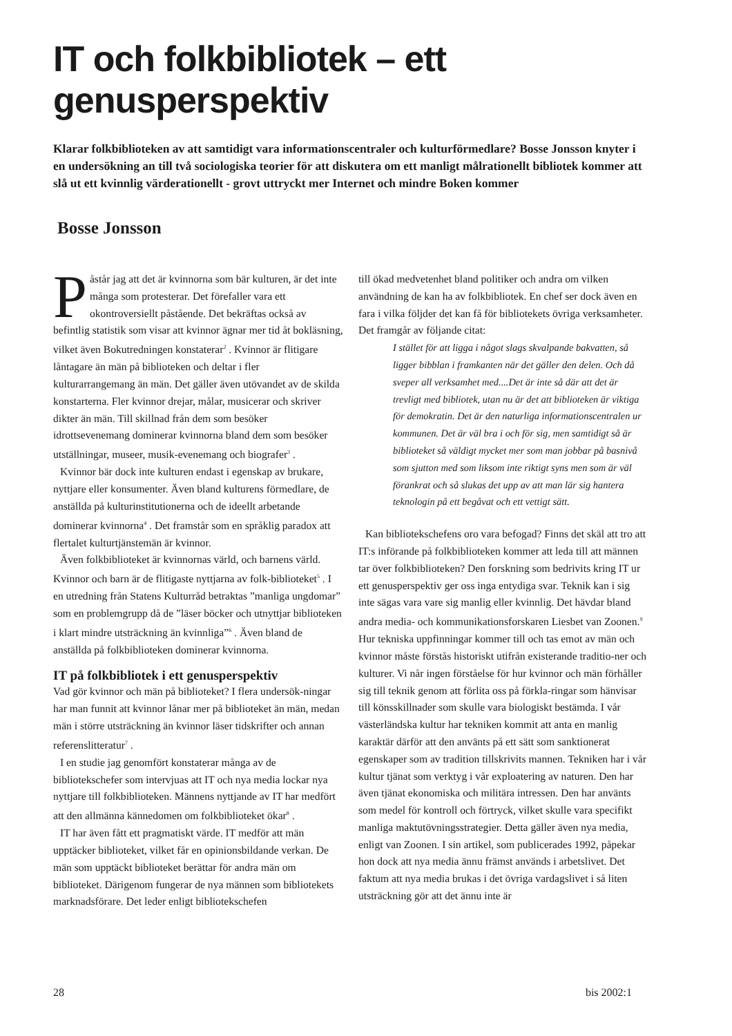IT och folkbibliotek – ett genusperspektiv
Klarar folkbiblioteken av att samtidigt vara informationscentraler och kulturförmedlare? Bosse Jonsson knyter i en undersökning an till två sociologiska teorier för att diskutera om ett manligt målrationellt bibliotek kommer att slå ut ett kvinnlig värderationellt - grovt uttryckt mer Internet och mindre Boken kommer
Bosse Jonsson
Påstår jag att det är kvinnorna som bär kulturen, är det inte många som protesterar. Det förefaller vara ett okontroversiellt påstående. Det bekräftas också av befintlig statistik som visar att kvinnor ägnar mer tid åt bokläsning, vilket även Bokutredningen konstaterar<sup>2</sup> . Kvinnor är flitigare låntagare än män på biblioteken och deltar i fler kulturarrangemang än män. Det gäller även utövandet av de skilda konstarterna. Fler kvinnor drejar, målar, musicerar och skriver dikter än män. Till skillnad från dem som besöker idrottsevenemang dominerar kvinnorna bland dem som besöker utställningar, museer, musik-evenemang och biografer<sup>3</sup> .
Kvinnor bär dock inte kulturen endast i egenskap av brukare, nyttjare eller konsumenter. Även bland kulturens förmedlare, de anställda på kulturinstitutionerna och de ideellt arbetande dominerar kvinnorna<sup>4</sup> . Det framstår som en språklig paradox att flertalet kulturtjänstemän är kvinnor.
Även folkbiblioteket är kvinnornas värld, och barnens värld. Kvinnor och barn är de flitigaste nyttjarna av folk-biblioteket<sup>5</sup> . I en utredning från Statens Kulturråd betraktas ”manliga ungdomar” som en problemgrupp då de ”läser böcker och utnyttjar biblioteken i klart mindre utsträckning än kvinnliga”<sup>6</sup> . Även bland de anställda på folkbiblioteken dominerar kvinnorna.
IT på folkbibliotek i ett genusperspektiv
Vad gör kvinnor och män på biblioteket? I flera undersök-ningar har man funnit att kvinnor lånar mer på biblioteket än män, medan män i större utsträckning än kvinnor läser tidskrifter och annan referenslitteratur<sup>7</sup> .
I en studie jag genomfört konstaterar många av de bibliotekschefer som intervjuas att IT och nya media lockar nya nyttjare till folkbiblioteken. Männens nyttjande av IT har medfört att den allmänna kännedomen om folkbiblioteket ökar<sup>8</sup> .
IT har även fått ett pragmatiskt värde. IT medför att män upptäcker biblioteket, vilket får en opinionsbildande verkan. De män som upptäckt biblioteket berättar för andra män om biblioteket. Därigenom fungerar de nya männen som bibliotekets marknadsförare. Det leder enligt bibliotekschefen
till ökad medvetenhet bland politiker och andra om vilken användning de kan ha av folkbibliotek. En chef ser dock även en fara i vilka följder det kan få för bibliotekets övriga verksamheter. Det framgår av följande citat:
I stället för att ligga i något slags skvalpande bakvatten, så ligger bibblan i framkanten när det gäller den delen. Och då sveper all verksamhet med....Det är inte så där att det är trevligt med bibliotek, utan nu är det att biblioteken är viktiga för demokratin. Det är den naturliga informationscentralen ur kommunen. Det är väl bra i och för sig, men samtidigt så är biblioteket så väldigt mycket mer som man jobbar på basnivå som sjutton med som liksom inte riktigt syns men som är väl förankrat och så slukas det upp av att man lär sig hantera teknologin på ett begåvat och ett vettigt sätt.
Kan bibliotekschefens oro vara befogad? Finns det skäl att tro att IT:s införande på folkbiblioteken kommer att leda till att männen tar över folkbiblioteken? Den forskning som bedrivits kring IT ur ett genusperspektiv ger oss inga entydiga svar. Teknik kan i sig inte sägas vara vare sig manlig eller kvinnlig. Det hävdar bland andra media- och kommunikationsforskaren Liesbet van Zoonen.<sup>9</sup> Hur tekniska uppfinningar kommer till och tas emot av män och kvinnor måste förstås historiskt utifrån existerande traditio-ner och kulturer. Vi når ingen förståelse för hur kvinnor och män förhåller sig till teknik genom att förlita oss på förkla-ringar som hänvisar till könsskillnader som skulle vara biologiskt bestämda. I vår västerländska kultur har tekniken kommit att anta en manlig karaktär därför att den använts på ett sätt som sanktionerat egenskaper som av tradition tillskrivits mannen. Tekniken har i vår kultur tjänat som verktyg i vår exploatering av naturen. Den har även tjänat ekonomiska och militära intressen. Den har använts som medel för kontroll och förtryck, vilket skulle vara specifikt manliga maktutövningsstrategier. Detta gäller även nya media, enligt van Zoonen. I sin artikel, som publicerades 1992, påpekar hon dock att nya media ännu främst används i arbetslivet. Det faktum att nya media brukas i det övriga vardagslivet i så liten utsträckning gör att det ännu inte är
28 bis 2002:1